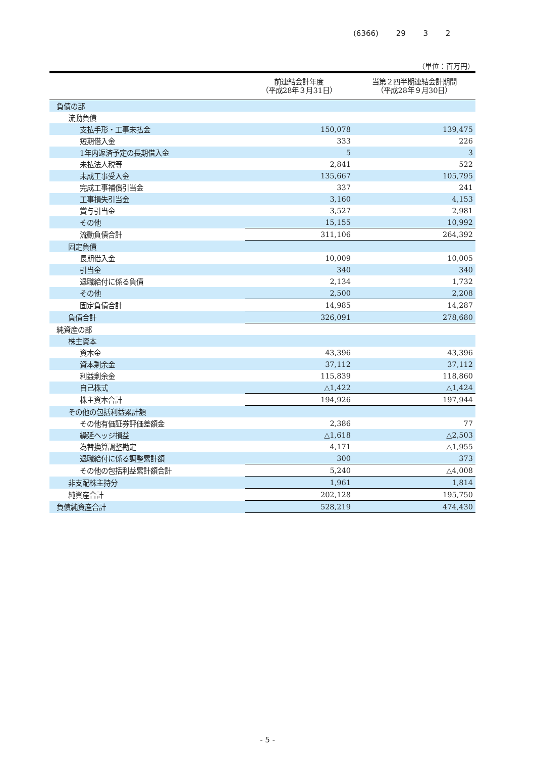(6366) 29 3 2
（単位：百万円）
| | 前連結会計年度 （平成28年３月31日） | 当第２四半期連結会計期間 （平成28年９月30日） |
| --- | --- | --- |
| 負債の部 | | |
| 流動負債 | | |
| 支払手形・工事未払金 | 150,078 | 139,475 |
| 短期借入金 | 333 | 226 |
| 1年内返済予定の長期借入金 | 5 | 3 |
| 未払法人税等 | 2,841 | 522 |
| 未成工事受入金 | 135,667 | 105,795 |
| 完成工事補償引当金 | 337 | 241 |
| 工事損失引当金 | 3,160 | 4,153 |
| 賞与引当金 | 3,527 | 2,981 |
| その他 | 15,155 | 10,992 |
| 流動負債合計 | 311,106 | 264,392 |
| 固定負債 | | |
| 長期借入金 | 10,009 | 10,005 |
| 引当金 | 340 | 340 |
| 退職給付に係る負債 | 2,134 | 1,732 |
| その他 | 2,500 | 2,208 |
| 固定負債合計 | 14,985 | 14,287 |
| 負債合計 | 326,091 | 278,680 |
| 純資産の部 | | |
| 株主資本 | | |
| 資本金 | 43,396 | 43,396 |
| 資本剰余金 | 37,112 | 37,112 |
| 利益剰余金 | 115,839 | 118,860 |
| 自己株式 | △1,422 | △1,424 |
| 株主資本合計 | 194,926 | 197,944 |
| その他の包括利益累計額 | | |
| その他有価証券評価差額金 | 2,386 | 77 |
| 繰延ヘッジ損益 | △1,618 | △2,503 |
| 為替換算調整勘定 | 4,171 | △1,955 |
| 退職給付に係る調整累計額 | 300 | 373 |
| その他の包括利益累計額合計 | 5,240 | △4,008 |
| 非支配株主持分 | 1,961 | 1,814 |
| 純資産合計 | 202,128 | 195,750 |
| 負債純資産合計 | 528,219 | 474,430 |
- 5 -